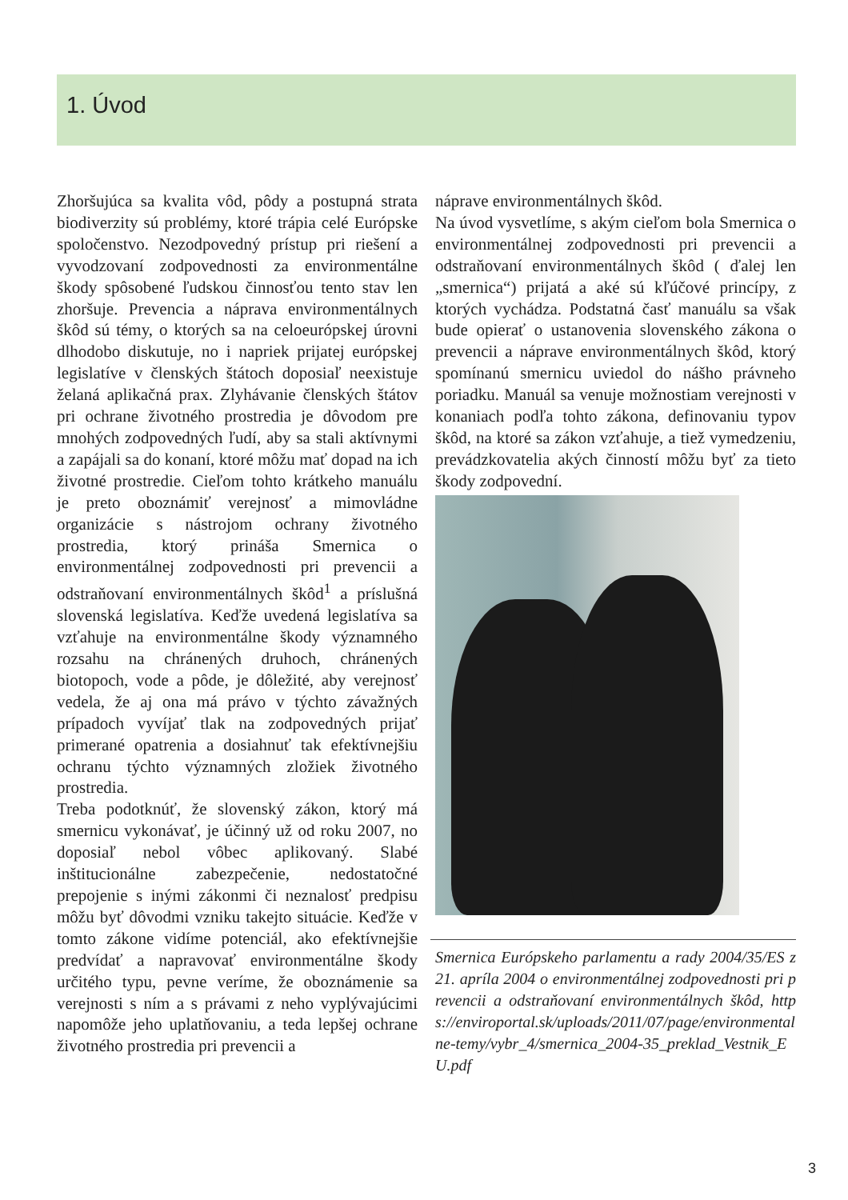1. Úvod
Zhoršujúca sa kvalita vôd, pôdy a postupná strata biodiverzity sú problémy, ktoré trápia celé Európske spoločenstvo. Nezodpovedný prístup pri riešení a vyvodzovaní zodpovednosti za environmentálne škody spôsobené ľudskou činnosťou tento stav len zhoršuje. Prevencia a náprava environmentálnych škôd sú témy, o ktorých sa na celoeurópskej úrovni dlhodobo diskutuje, no i napriek prijatej európskej legislatíve v členských štátoch doposiaľ neexistuje želaná aplikačná prax. Zlyhávanie členských štátov pri ochrane životného prostredia je dôvodom pre mnohých zodpovedných ľudí, aby sa stali aktívnymi a zapájali sa do konaní, ktoré môžu mať dopad na ich životné prostredie. Cieľom tohto krátkeho manuálu je preto oboznámiť verejnosť a mimovládne organizácie s nástrojom ochrany životného prostredia, ktorý prináša Smernica o environmentálnej zodpovednosti pri prevencii a odstraňovaní environmentálnych škôd<sup>1</sup> a príslušná slovenská legislatíva. Keďže uvedená legislatíva sa vzťahuje na environmentálne škody významného rozsahu na chránených druhoch, chránených biotopoch, vode a pôde, je dôležité, aby verejnosť vedela, že aj ona má právo v týchto závažných prípadoch vyvíjať tlak na zodpovedných prijať primerané opatrenia a dosiahnuť tak efektívnejšiu ochranu týchto významných zložiek životného prostredia.
Treba podotknúť, že slovenský zákon, ktorý má smernicu vykonávať, je účinný už od roku 2007, no doposiaľ nebol vôbec aplikovaný. Slabé inštitucionálne zabezpečenie, nedostatočné prepojenie s inými zákonmi či neznalosť predpisu môžu byť dôvodmi vzniku takejto situácie. Keďže v tomto zákone vidíme potenciál, ako efektívnejšie predvídať a napravovať environmentálne škody určitého typu, pevne veríme, že oboznámenie sa verejnosti s ním a s právami z neho vyplývajúcimi napomôže jeho uplatňovaniu, a teda lepšej ochrane životného prostredia pri prevencii a
náprave environmentálnych škôd.
Na úvod vysvetlíme, s akým cieľom bola Smernica o environmentálnej zodpovednosti pri prevencii a odstraňovaní environmentálnych škôd ( ďalej len „smernica“) prijatá a aké sú kľúčové princípy, z ktorých vychádza. Podstatná časť manuálu sa však bude opierať o ustanovenia slovenského zákona o prevencii a náprave environmentálnych škôd, ktorý spomínanú smernicu uviedol do nášho právneho poriadku. Manuál sa venuje možnostiam verejnosti v konaniach podľa tohto zákona, definovaniu typov škôd, na ktoré sa zákon vzťahuje, a tiež vymedzeniu, prevádzkovatelia akých činností môžu byť za tieto škody zodpovední.
Smernica Európskeho parlamentu a rady 2004/35/ES z 21. apríla 2004 o environmentálnej zodpovednosti pri prevencii a odstraňovaní environmentálnych škôd, https://enviroportal.sk/uploads/2011/07/page/environmentalne-temy/vybr_4/smernica_2004-35_preklad_Vestnik_EU.pdf
3